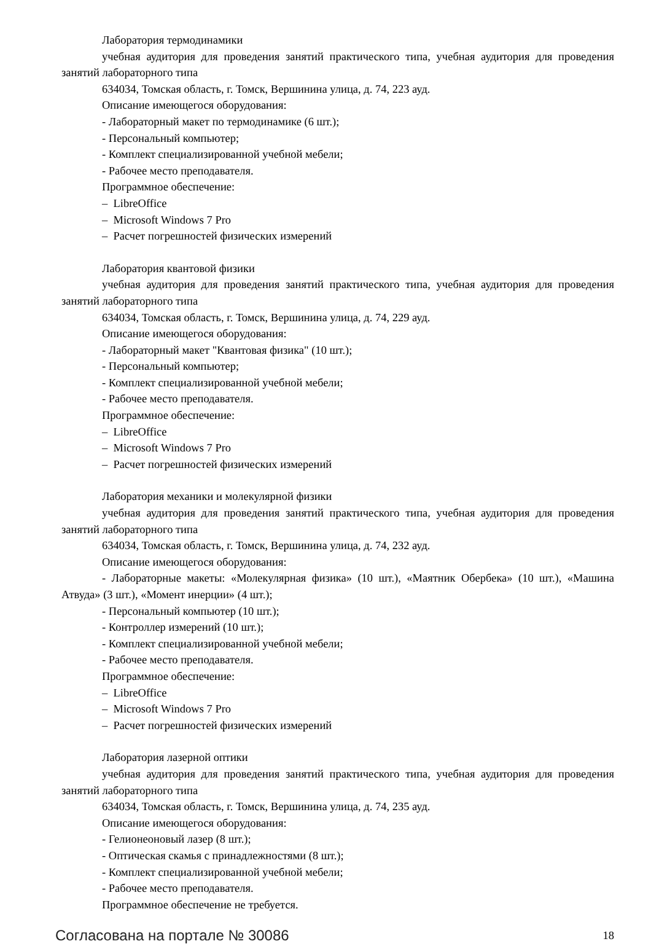Лаборатория термодинамики
учебная аудитория для проведения занятий практического типа, учебная аудитория для проведения занятий лабораторного типа
634034, Томская область, г. Томск, Вершинина улица, д. 74, 223 ауд.
Описание имеющегося оборудования:
- Лабораторный макет по термодинамике (6 шт.);
- Персональный компьютер;
- Комплект специализированной учебной мебели;
- Рабочее место преподавателя.
Программное обеспечение:
– LibreOffice
– Microsoft Windows 7 Pro
– Расчет погрешностей физических измерений
Лаборатория квантовой физики
учебная аудитория для проведения занятий практического типа, учебная аудитория для проведения занятий лабораторного типа
634034, Томская область, г. Томск, Вершинина улица, д. 74, 229 ауд.
Описание имеющегося оборудования:
- Лабораторный макет "Квантовая физика" (10 шт.);
- Персональный компьютер;
- Комплект специализированной учебной мебели;
- Рабочее место преподавателя.
Программное обеспечение:
– LibreOffice
– Microsoft Windows 7 Pro
– Расчет погрешностей физических измерений
Лаборатория механики и молекулярной физики
учебная аудитория для проведения занятий практического типа, учебная аудитория для проведения занятий лабораторного типа
634034, Томская область, г. Томск, Вершинина улица, д. 74, 232 ауд.
Описание имеющегося оборудования:
- Лабораторные макеты: «Молекулярная физика» (10 шт.), «Маятник Обербека» (10 шт.), «Машина Атвуда» (3 шт.), «Момент инерции» (4 шт.);
- Персональный компьютер (10 шт.);
- Контроллер измерений (10 шт.);
- Комплект специализированной учебной мебели;
- Рабочее место преподавателя.
Программное обеспечение:
– LibreOffice
– Microsoft Windows 7 Pro
– Расчет погрешностей физических измерений
Лаборатория лазерной оптики
учебная аудитория для проведения занятий практического типа, учебная аудитория для проведения занятий лабораторного типа
634034, Томская область, г. Томск, Вершинина улица, д. 74, 235 ауд.
Описание имеющегося оборудования:
- Гелионеоновый лазер (8 шт.);
- Оптическая скамья с принадлежностями (8 шт.);
- Комплект специализированной учебной мебели;
- Рабочее место преподавателя.
Программное обеспечение не требуется.
Согласована на портале № 30086 18